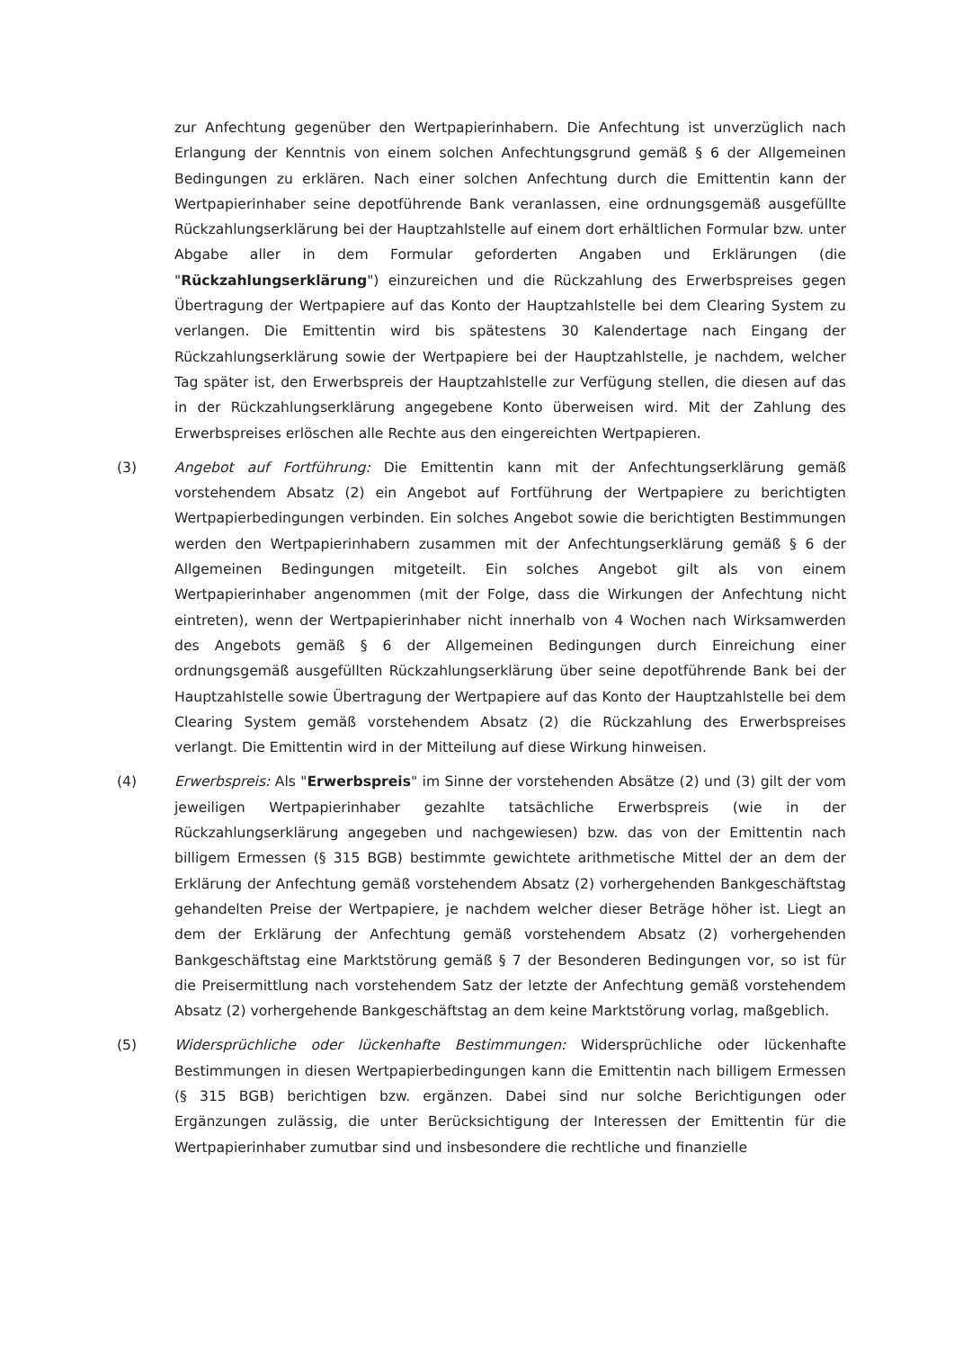zur Anfechtung gegenüber den Wertpapierinhabern. Die Anfechtung ist unverzüglich nach Erlangung der Kenntnis von einem solchen Anfechtungsgrund gemäß § 6 der Allgemeinen Bedingungen zu erklären. Nach einer solchen Anfechtung durch die Emittentin kann der Wertpapierinhaber seine depotführende Bank veranlassen, eine ordnungsgemäß ausgefüllte Rückzahlungserklärung bei der Hauptzahlstelle auf einem dort erhältlichen Formular bzw. unter Abgabe aller in dem Formular geforderten Angaben und Erklärungen (die "Rückzahlungserklärung") einzureichen und die Rückzahlung des Erwerbspreises gegen Übertragung der Wertpapiere auf das Konto der Hauptzahlstelle bei dem Clearing System zu verlangen. Die Emittentin wird bis spätestens 30 Kalendertage nach Eingang der Rückzahlungserklärung sowie der Wertpapiere bei der Hauptzahlstelle, je nachdem, welcher Tag später ist, den Erwerbspreis der Hauptzahlstelle zur Verfügung stellen, die diesen auf das in der Rückzahlungserklärung angegebene Konto überweisen wird. Mit der Zahlung des Erwerbspreises erlöschen alle Rechte aus den eingereichten Wertpapieren.
(3) Angebot auf Fortführung: Die Emittentin kann mit der Anfechtungserklärung gemäß vorstehendem Absatz (2) ein Angebot auf Fortführung der Wertpapiere zu berichtigten Wertpapierbedingungen verbinden. Ein solches Angebot sowie die berichtigten Bestimmungen werden den Wertpapierinhabern zusammen mit der Anfechtungserklärung gemäß § 6 der Allgemeinen Bedingungen mitgeteilt. Ein solches Angebot gilt als von einem Wertpapierinhaber angenommen (mit der Folge, dass die Wirkungen der Anfechtung nicht eintreten), wenn der Wertpapierinhaber nicht innerhalb von 4 Wochen nach Wirksamwerden des Angebots gemäß § 6 der Allgemeinen Bedingungen durch Einreichung einer ordnungsgemäß ausgefüllten Rückzahlungserklärung über seine depotführende Bank bei der Hauptzahlstelle sowie Übertragung der Wertpapiere auf das Konto der Hauptzahlstelle bei dem Clearing System gemäß vorstehendem Absatz (2) die Rückzahlung des Erwerbspreises verlangt. Die Emittentin wird in der Mitteilung auf diese Wirkung hinweisen.
(4) Erwerbspreis: Als "Erwerbspreis" im Sinne der vorstehenden Absätze (2) und (3) gilt der vom jeweiligen Wertpapierinhaber gezahlte tatsächliche Erwerbspreis (wie in der Rückzahlungserklärung angegeben und nachgewiesen) bzw. das von der Emittentin nach billigem Ermessen (§ 315 BGB) bestimmte gewichtete arithmetische Mittel der an dem der Erklärung der Anfechtung gemäß vorstehendem Absatz (2) vorhergehenden Bankgeschäftstag gehandelten Preise der Wertpapiere, je nachdem welcher dieser Beträge höher ist. Liegt an dem der Erklärung der Anfechtung gemäß vorstehendem Absatz (2) vorhergehenden Bankgeschäftstag eine Marktstörung gemäß § 7 der Besonderen Bedingungen vor, so ist für die Preisermittlung nach vorstehendem Satz der letzte der Anfechtung gemäß vorstehendem Absatz (2) vorhergehende Bankgeschäftstag an dem keine Marktstörung vorlag, maßgeblich.
(5) Widersprüchliche oder lückenhafte Bestimmungen: Widersprüchliche oder lückenhafte Bestimmungen in diesen Wertpapierbedingungen kann die Emittentin nach billigem Ermessen (§ 315 BGB) berichtigen bzw. ergänzen. Dabei sind nur solche Berichtigungen oder Ergänzungen zulässig, die unter Berücksichtigung der Interessen der Emittentin für die Wertpapierinhaber zumutbar sind und insbesondere die rechtliche und finanzielle